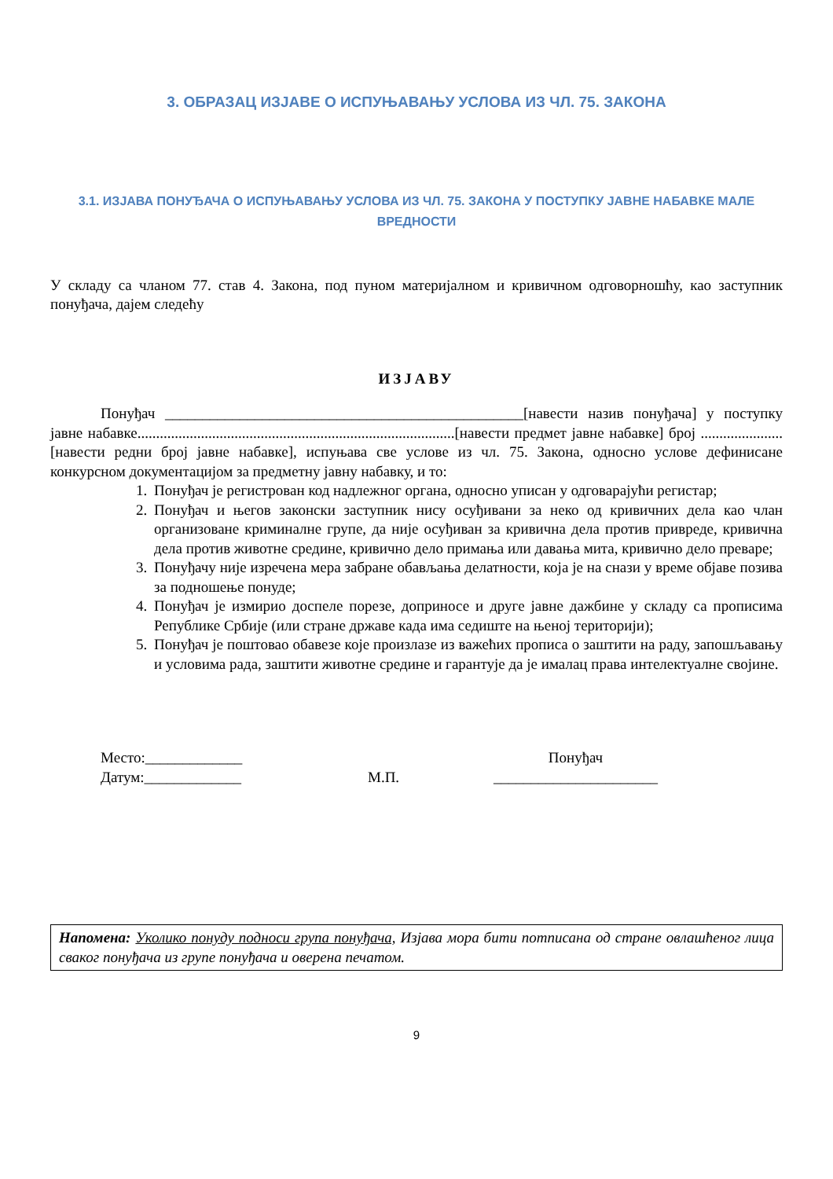3. ОБРАЗАЦ ИЗЈАВЕ О ИСПУЊАВАЊУ УСЛОВА ИЗ ЧЛ. 75. ЗАКОНА
3.1. ИЗЈАВА ПОНУЂАЧА О ИСПУЊАВАЊУ УСЛОВА ИЗ ЧЛ. 75. ЗАКОНА У ПОСТУПКУ ЈАВНЕ НАБАВКЕ МАЛЕ ВРЕДНОСТИ
У складу са чланом 77. став 4. Закона, под пуном материјалном и кривичном одговорношћу, као заступник понуђача, дајем следећу
ИЗЈАВУ
Понуђач ________________________________________________[навести назив понуђача] у поступку јавне набавке.....................................................................................[навести предмет јавне набавке] број ......................[навести редни број јавне набавке], испуњава све услове из чл. 75. Закона, односно услове дефинисане конкурсном документацијом за предметну јавну набавку, и то:
1. Понуђач је регистрован код надлежног органа, односно уписан у одговарајући регистар;
2. Понуђач и његов законски заступник нису осуђивани за неко од кривичних дела као члан организоване криминалне групе, да није осуђиван за кривична дела против привреде, кривична дела против животне средине, кривично дело примања или давања мита, кривично дело преваре;
3. Понуђачу није изречена мера забране обављања делатности, која је на снази у време објаве позива за подношење понуде;
4. Понуђач је измирио доспеле порезе, доприносе и друге јавне дажбине у складу са прописима Републике Србије (или стране државе када има седиште на њеној територији);
5. Понуђач је поштовао обавезе које произлазе из важећих прописа о заштити на раду, запошљавању и условима рада, заштити животне средине и гарантује да је ималац права интелектуалне својине.
Место:_____________
Датум:_____________
М.П. Понуђач
______________________
Напомена: Уколико понуду подноси група понуђача, Изјава мора бити потписана од стране овлашћеног лица сваког понуђача из групе понуђача и оверена печатом.
9